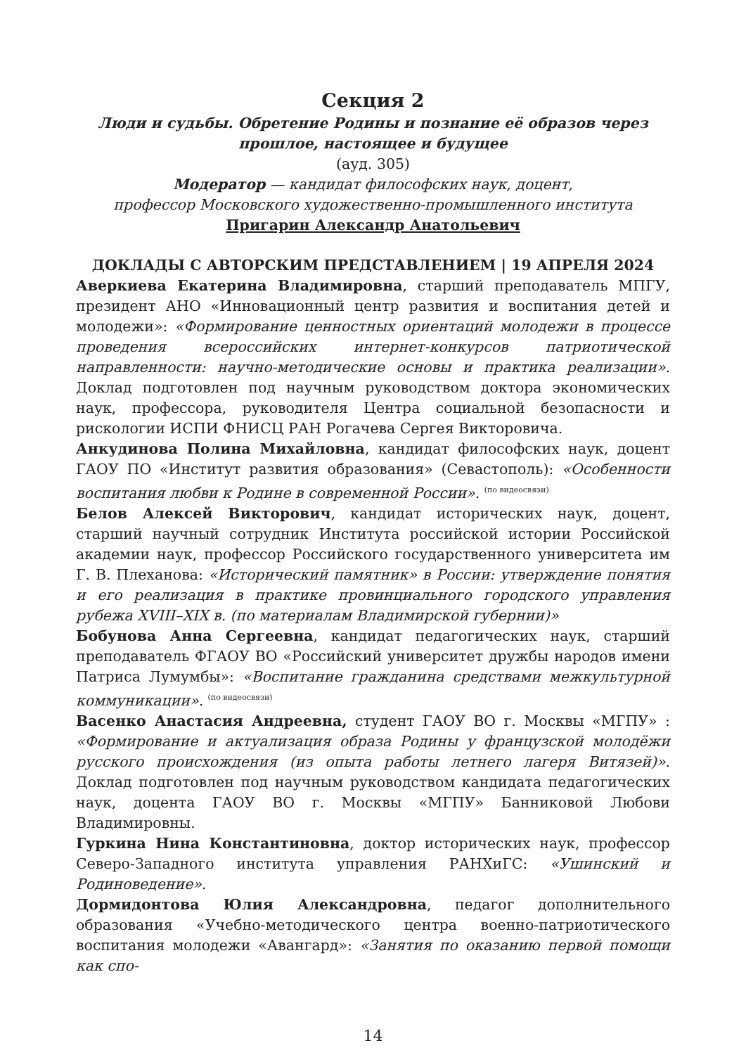Секция 2
Люди и судьбы. Обретение Родины и познание её образов через прошлое, настоящее и будущее
(ауд. 305)
Модератор — кандидат философских наук, доцент,
профессор Московского художественно-промышленного института
Пригарин Александр Анатольевич
ДОКЛАДЫ С АВТОРСКИМ ПРЕДСТАВЛЕНИЕМ | 19 АПРЕЛЯ 2024
Аверкиева Екатерина Владимировна, старший преподаватель МПГУ, президент АНО «Инновационный центр развития и воспитания детей и молодежи»: «Формирование ценностных ориентаций молодежи в процессе проведения всероссийских интернет-конкурсов патриотической направленности: научно-методические основы и практика реализации». Доклад подготовлен под научным руководством доктора экономических наук, профессора, руководителя Центра социальной безопасности и рискологии ИСПИ ФНИСЦ РАН Рогачева Сергея Викторовича.
Анкудинова Полина Михайловна, кандидат философских наук, доцент ГАОУ ПО «Институт развития образования» (Севастополь): «Особенности воспитания любви к Родине в современной России». (по видеосвязи)
Белов Алексей Викторович, кандидат исторических наук, доцент, старший научный сотрудник Института российской истории Российской академии наук, профессор Российского государственного университета им Г. В. Плеханова: «Исторический памятник» в России: утверждение понятия и его реализация в практике провинциального городского управления рубежа XVIII–XIX в. (по материалам Владимирской губернии)»
Бобунова Анна Сергеевна, кандидат педагогических наук, старший преподаватель ФГАОУ ВО «Российский университет дружбы народов имени Патриса Лумумбы»: «Воспитание гражданина средствами межкультурной коммуникации». (по видеосвязи)
Васенко Анастасия Андреевна, студент ГАОУ ВО г. Москвы «МГПУ» : «Формирование и актуализация образа Родины у французской молодёжи русского происхождения (из опыта работы летнего лагеря Витязей)». Доклад подготовлен под научным руководством кандидата педагогических наук, доцента ГАОУ ВО г. Москвы «МГПУ» Банниковой Любови Владимировны.
Гуркина Нина Константиновна, доктор исторических наук, профессор Северо-Западного института управления РАНХиГС: «Ушинский и Родиноведение».
Дормидонтова Юлия Александровна, педагог дополнительного образования «Учебно-методического центра военно-патриотического воспитания молодежи «Авангард»: «Занятия по оказанию первой помощи как спо-
14